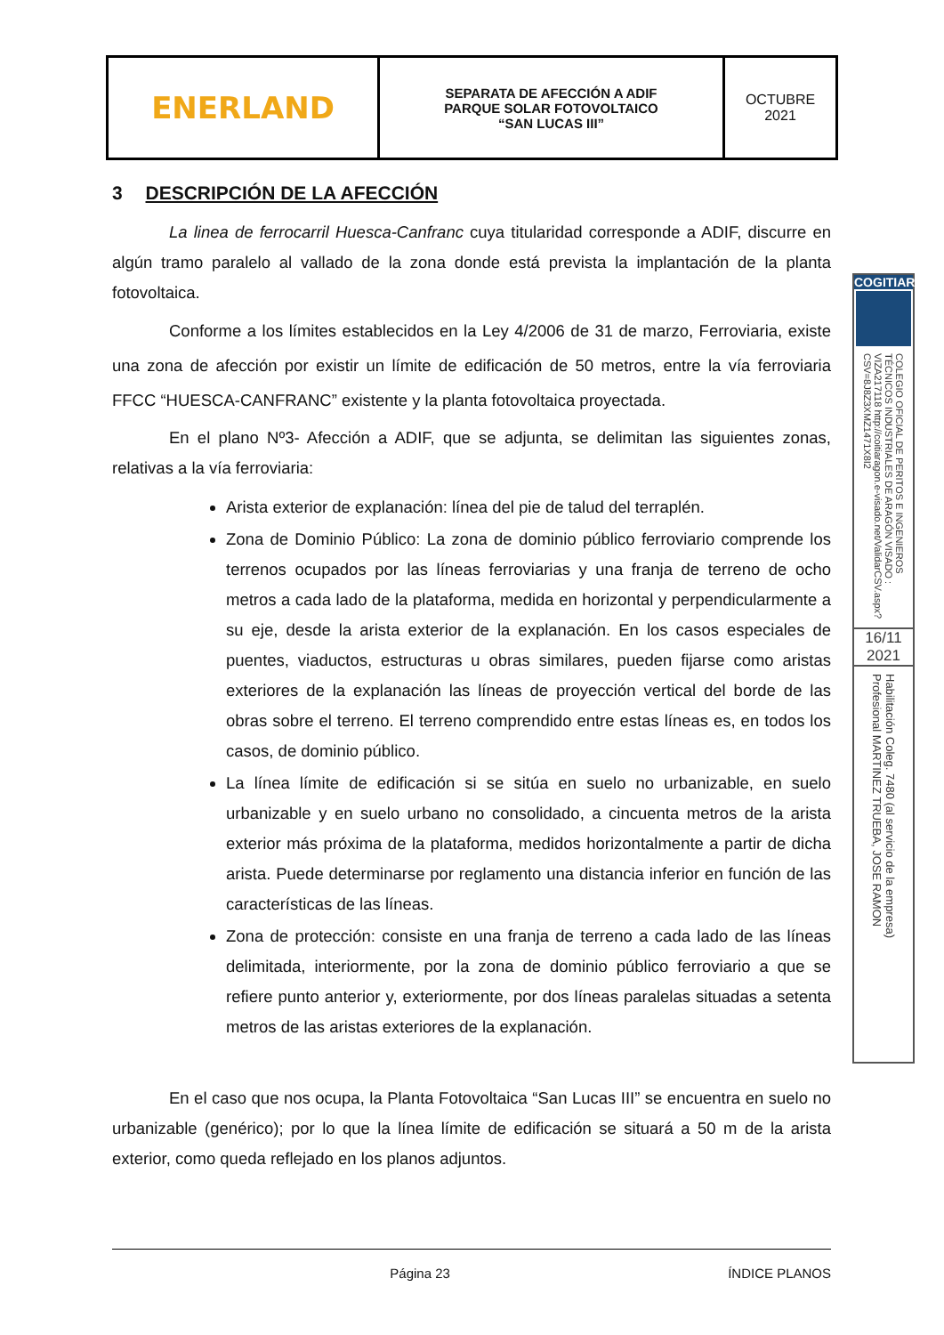| ENERLAND | SEPARATA DE AFECCIÓN A ADIF PARQUE SOLAR FOTOVOLTAICO “SAN LUCAS III” | OCTUBRE 2021 |
3 DESCRIPCIÓN DE LA AFECCIÓN
La linea de ferrocarril Huesca-Canfranc cuya titularidad corresponde a ADIF, discurre en algún tramo paralelo al vallado de la zona donde está prevista la implantación de la planta fotovoltaica.
Conforme a los límites establecidos en la Ley 4/2006 de 31 de marzo, Ferroviaria, existe una zona de afección por existir un límite de edificación de 50 metros, entre la vía ferroviaria FFCC “HUESCA-CANFRANC” existente y la planta fotovoltaica proyectada.
En el plano Nº3- Afección a ADIF, que se adjunta, se delimitan las siguientes zonas, relativas a la vía ferroviaria:
Arista exterior de explanación: línea del pie de talud del terraplén.
Zona de Dominio Público: La zona de dominio público ferroviario comprende los terrenos ocupados por las líneas ferroviarias y una franja de terreno de ocho metros a cada lado de la plataforma, medida en horizontal y perpendicularmente a su eje, desde la arista exterior de la explanación. En los casos especiales de puentes, viaductos, estructuras u obras similares, pueden fijarse como aristas exteriores de la explanación las líneas de proyección vertical del borde de las obras sobre el terreno. El terreno comprendido entre estas líneas es, en todos los casos, de dominio público.
La línea límite de edificación si se sitúa en suelo no urbanizable, en suelo urbanizable y en suelo urbano no consolidado, a cincuenta metros de la arista exterior más próxima de la plataforma, medidos horizontalmente a partir de dicha arista. Puede determinarse por reglamento una distancia inferior en función de las características de las líneas.
Zona de protección: consiste en una franja de terreno a cada lado de las líneas delimitada, interiormente, por la zona de dominio público ferroviario a que se refiere punto anterior y, exteriormente, por dos líneas paralelas situadas a setenta metros de las aristas exteriores de la explanación.
En el caso que nos ocupa, la Planta Fotovoltaica “San Lucas III” se encuentra en suelo no urbanizable (genérico); por lo que la línea límite de edificación se situará a 50 m de la arista exterior, como queda reflejado en los planos adjuntos.
COGITIAR
COLEGIO OFICIAL DE PERITOS E INGENIEROS TÉCNICOS INDUSTRIALES DE ARAGÓN VISADO : VIZA217118 http://coitiaragon.e-visado.net/ValidarCSV.aspx?CSV=8J8Z3XMZ1471X8I2
16/11
2021
Habilitación Coleg. 7480 (al servicio de la empresa) Profesional MARTINEZ TRUEBA, JOSE RAMON
Página 23 ÍNDICE PLANOS